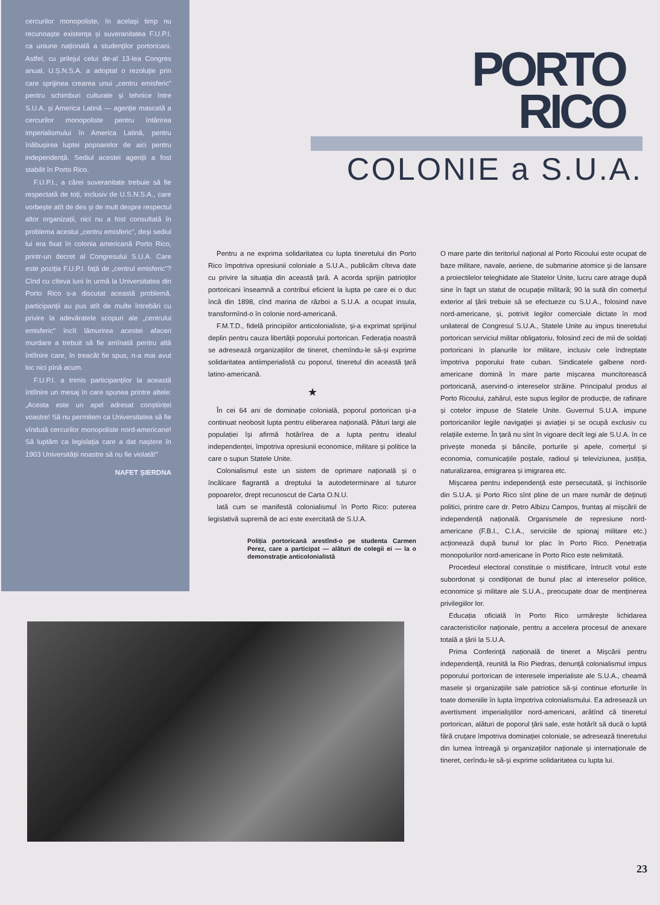cercurilor monopoliste, în același timp nu recunoaște existența și suveranitatea F.U.P.I. ca uniune națională a studenților portoricani. Astfel, cu prilejul celui de-al 13-lea Congres anual, U.Ș.N.S.A. a adoptat o rezoluție prin care sprijinea crearea unui „centru emisferic" pentru schimburi culturale și tehnice între S.U.A. și America Latină — agenție mascată a cercurilor monopoliste pentru întărirea imperialismului în America Latină, pentru înăbușirea luptei popoarelor de aici pentru independență. Sediul acestei agenții a fost stabilit în Porto Rico.
F.U.P.I., a cărei suveranitate trebuie să fie respectată de toți, inclusiv de U.S.N.S.A., care vorbește atît de des și de mult despre respectul altor organizații, nici nu a fost consultată în problema acestui „centru emisferic", deși sediul lui era fixat în colonia americană Porto Rico, printr-un decret al Congresului S.U.A. Care este poziția F.U.P.I. față de „centrul emisferic"? Cînd cu cîteva luni în urmă la Universitatea din Porto Rico s-a discutat această problemă, participanții au pus atît de multe întrebări cu privire la adevăratele scopuri ale „centrului emisferic" încît lămurirea acestei afaceri murdare a trebuit să fie amînată pentru altă întîlnire care, în treacăt fie spus, n-a mai avut loc nici pînă acum.
F.U.P.I. a trimis participanților la această întîlnire un mesaj în care spunea printre altele: „Acesta este un apel adresat conștiinței voastre! Să nu permitem ca Universitatea să fie vîndută cercurilor monopoliste nord-americane! Să luptăm ca legislația care a dat naștere în 1903 Universității noastre să nu fie violată!"
NAFET ȘIERDNA
PORTO
RICO
COLONIE a S.U.A.
Pentru a ne exprima solidaritatea cu lupta tineretului din Porto Rico împotriva opresiunii coloniale a S.U.A., publicăm cîteva date cu privire la situația din această țară. A acorda sprijin patrioților portoricani înseamnă a contribui eficient la lupta pe care ei o duc încă din 1898, cînd marina de război a S.U.A. a ocupat insula, transformînd-o în colonie nord-americană.
F.M.T.D., fidelă principiilor anticolonialiste, și-a exprimat sprijinul deplin pentru cauza libertății poporului portorican. Federația noastră se adresează organizațiilor de tineret, chemîndu-le să-și exprime solidaritatea antiimperialistă cu poporul, tineretul din această țară latino-americană.
★
În cei 64 ani de dominație colonială, poporul portorican și-a continuat neobosit lupta pentru eliberarea națională. Pături largi ale populației își afirmă hotărîrea de a lupta pentru idealul independenței, împotriva opresiunii economice, militare și politice la care o supun Statele Unite.
Colonialismul este un sistem de oprimare națională și o încălcare flagrantă a dreptului la autodeterminare al tuturor popoarelor, drept recunoscut de Carta O.N.U.
Iată cum se manifestă colonialismul în Porto Rico: puterea legislativă supremă de aci este exercitată de S.U.A.
Poliția portoricană arestînd-o pe studenta Carmen Perez, care a participat — alături de colegii ei — la o demonstrație anticolonialistă
O mare parte din teritoriul național al Porto Ricoului este ocupat de baze militare, navale, aeriene, de submarine atomice și de lansare a proiectilelor teleghidate ale Statelor Unite, lucru care atrage după sine în fapt un statut de ocupație militară; 90 la sută din comerțul exterior al țării trebuie să se efectueze cu S.U.A., folosind nave nord-americane, și, potrivit legilor comerciale dictate în mod unilateral de Congresul S.U.A., Statele Unite au impus tineretului portorican serviciul militar obligatoriu, folosind zeci de mii de soldați portoricani în planurile lor militare, inclusiv cele îndreptate împotriva poporului frate cuban. Sindicatele galbene nord-americane domină în mare parte mișcarea muncitorească portoricană, aservind-o intereselor străine. Principalul produs al Porto Ricoului, zahărul, este supus legilor de producție, de rafinare și cotelor impuse de Statele Unite. Guvernul S.U.A. impune portoricanilor legile navigației și aviației și se ocupă exclusiv cu relațiile externe. În țară nu sînt în vigoare decît legi ale S.U.A. în ce privește moneda și băncile, porturile și apele, comerțul și economia, comunicațiile poștale, radioul și televiziunea, justiția, naturalizarea, emigrarea și imigrarea etc.
Mișcarea pentru independență este persecutată, și închisorile din S.U.A. și Porto Rico sînt pline de un mare număr de deținuți politici, printre care dr. Petro Albizu Campos, fruntaș al mișcării de independență națională. Organismele de represiune nord-americane (F.B.I., C.I.A., serviciile de spionaj militare etc.) acționează după bunul lor plac în Porto Rico. Penetrația monopolurilor nord-americane în Porto Rico este nelimitată.
Procedeul electoral constituie o mistificare, întrucît votul este subordonat și condiționat de bunul plac al intereselor politice, economice și militare ale S.U.A., preocupate doar de menținerea privilegiilor lor.
Educația oficială în Porto Rico urmărește lichidarea caracteristicilor naționale, pentru a accelera procesul de anexare totală a țării la S.U.A.
Prima Conferință națională de tineret a Mișcării pentru independență, reunită la Rio Piedras, denunță colonialismul impus poporului portorican de interesele imperialiste ale S.U.A., cheamă masele și organizațiile sale patriotice să-și continue eforturile în toate domeniile în lupta împotriva colonialismului. Ea adresează un avertisment imperialiștilor nord-americani, arătînd că tineretul portorican, alături de poporul țării sale, este hotărît să ducă o luptă fără cruțare împotriva dominației coloniale, se adresează tineretului din lumea întreagă și organizațiilor naționale și internaționale de tineret, cerîndu-le să-și exprime solidaritatea cu lupta lui.
23